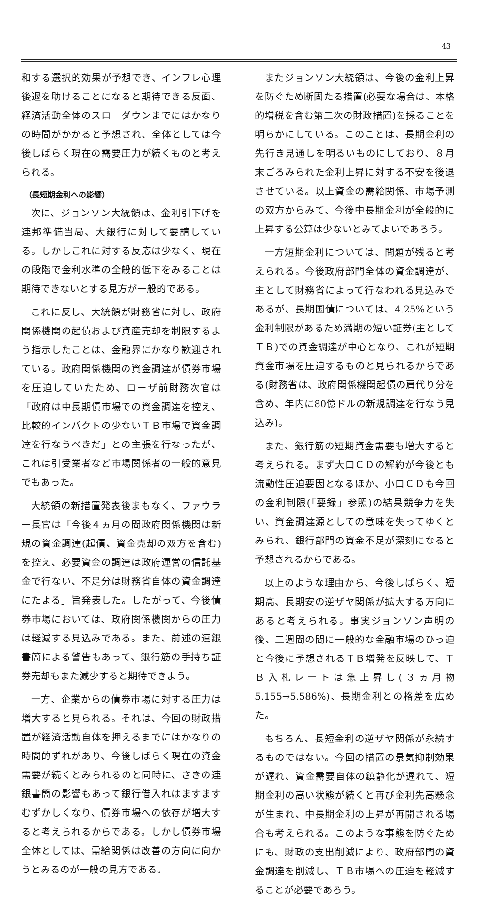43
和する選択的効果が予想でき、インフレ心理後退を助けることになると期待できる反面、経済活動全体のスローダウンまでにはかなりの時間がかかると予想され、全体としては今後しばらく現在の需要圧力が続くものと考えられる。
（長短期金利への影響）
次に、ジョンソン大統領は、金利引下げを連邦準備当局、大銀行に対して要請している。しかしこれに対する反応は少なく、現在の段階で金利水準の全般的低下をみることは期待できないとする見方が一般的である。
これに反し、大統領が財務省に対し、政府関係機関の起債および資産売却を制限するよう指示したことは、金融界にかなり歓迎されている。政府関係機関の資金調達が債券市場を圧迫していたため、ローザ前財務次官は「政府は中長期債市場での資金調達を控え、比較的インパクトの少ないＴＢ市場で資金調達を行なうべきだ」との主張を行なったが、これは引受業者など市場関係者の一般的意見でもあった。
大統領の新措置発表後まもなく、ファウラー長官は「今後４ヵ月の間政府関係機関は新規の資金調達(起債、資金売却の双方を含む)を控え、必要資金の調達は政府運営の信託基金で行ない、不足分は財務省自体の資金調達にたよる」旨発表した。したがって、今後債券市場においては、政府関係機関からの圧力は軽減する見込みである。また、前述の連銀書簡による警告もあって、銀行筋の手持ち証券売却もまた減少すると期待できよう。
一方、企業からの債券市場に対する圧力は増大すると見られる。それは、今回の財政措置が経済活動自体を押えるまでにはかなりの時間的ずれがあり、今後しばらく現在の資金需要が続くとみられるのと同時に、さきの連銀書簡の影響もあって銀行借入れはますますむずかしくなり、債券市場への依存が増大すると考えられるからである。しかし債券市場全体としては、需給関係は改善の方向に向かうとみるのが一般の見方である。
またジョンソン大統領は、今後の金利上昇を防ぐため断固たる措置(必要な場合は、本格的増税を含む第二次の財政措置)を採ることを明らかにしている。このことは、長期金利の先行き見通しを明るいものにしており、８月末ごろみられた金利上昇に対する不安を後退させている。以上資金の需給関係、市場予測の双方からみて、今後中長期金利が全般的に上昇する公算は少ないとみてよいであろう。
一方短期金利については、問題が残ると考えられる。今後政府部門全体の資金調達が、主として財務省によって行なわれる見込みであるが、長期国債については、4.25%という金利制限があるため満期の短い証券(主としてＴＢ)での資金調達が中心となり、これが短期資金市場を圧迫するものと見られるからである(財務省は、政府関係機関起債の肩代り分を含め、年内に80億ドルの新規調達を行なう見込み)。
また、銀行筋の短期資金需要も増大すると考えられる。まず大口ＣＤの解約が今後とも流動性圧迫要因となるほか、小口ＣＤも今回の金利制限(「要録」参照)の結果競争力を失い、資金調達源としての意味を失ってゆくとみられ、銀行部門の資金不足が深刻になると予想されるからである。
以上のような理由から、今後しばらく、短期高、長期安の逆ザヤ関係が拡大する方向にあると考えられる。事実ジョンソン声明の後、二週間の間に一般的な金融市場のひっ迫と今後に予想されるＴＢ増発を反映して、ＴＢ入札レートは急上昇し(３ヵ月物 5.155→5.586%)、長期金利との格差を広めた。
もちろん、長短金利の逆ザヤ関係が永続するものではない。今回の措置の景気抑制効果が遅れ、資金需要自体の鎮静化が遅れて、短期金利の高い状態が続くと再び金利先高懸念が生まれ、中長期金利の上昇が再開される場合も考えられる。このような事態を防ぐためにも、財政の支出削減により、政府部門の資金調達を削減し、ＴＢ市場への圧迫を軽減することが必要であろう。